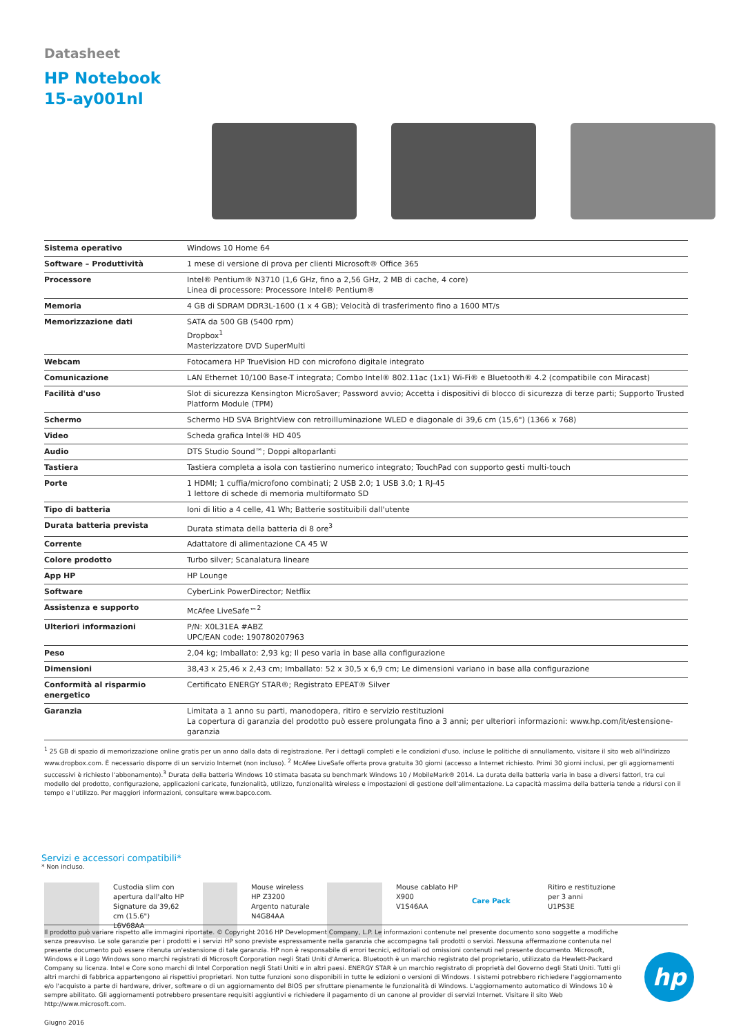Datasheet
HP Notebook
15-ay001nl
| Sistema operativo | Windows 10 Home 64 |
| Software – Produttività | 1 mese di versione di prova per clienti Microsoft® Office 365 |
| Processore | Intel® Pentium® N3710 (1,6 GHz, fino a 2,56 GHz, 2 MB di cache, 4 core) Linea di processore: Processore Intel® Pentium® |
| Memoria | 4 GB di SDRAM DDR3L-1600 (1 x 4 GB); Velocità di trasferimento fino a 1600 MT/s |
| Memorizzazione dati | SATA da 500 GB (5400 rpm) Dropbox<sup>1</sup> Masterizzatore DVD SuperMulti |
| Webcam | Fotocamera HP TrueVision HD con microfono digitale integrato |
| Comunicazione | LAN Ethernet 10/100 Base-T integrata; Combo Intel® 802.11ac (1x1) Wi-Fi® e Bluetooth® 4.2 (compatibile con Miracast) |
| Facilità d'uso | Slot di sicurezza Kensington MicroSaver; Password avvio; Accetta i dispositivi di blocco di sicurezza di terze parti; Supporto Trusted Platform Module (TPM) |
| Schermo | Schermo HD SVA BrightView con retroilluminazione WLED e diagonale di 39,6 cm (15,6") (1366 x 768) |
| Video | Scheda grafica Intel® HD 405 |
| Audio | DTS Studio Sound™; Doppi altoparlanti |
| Tastiera | Tastiera completa a isola con tastierino numerico integrato; TouchPad con supporto gesti multi-touch |
| Porte | 1 HDMI; 1 cuffia/microfono combinati; 2 USB 2.0; 1 USB 3.0; 1 RJ-45 1 lettore di schede di memoria multiformato SD |
| Tipo di batteria | Ioni di litio a 4 celle, 41 Wh; Batterie sostituibili dall'utente |
| Durata batteria prevista | Durata stimata della batteria di 8 ore<sup>3</sup> |
| Corrente | Adattatore di alimentazione CA 45 W |
| Colore prodotto | Turbo silver; Scanalatura lineare |
| App HP | HP Lounge |
| Software | CyberLink PowerDirector; Netflix |
| Assistenza e supporto | McAfee LiveSafe™<sup>2</sup> |
| Ulteriori informazioni | P/N: X0L31EA #ABZ UPC/EAN code: 190780207963 |
| Peso | 2,04 kg; Imballato: 2,93 kg; Il peso varia in base alla configurazione |
| Dimensioni | 38,43 x 25,46 x 2,43 cm; Imballato: 52 x 30,5 x 6,9 cm; Le dimensioni variano in base alla configurazione |
| Conformità al risparmio energetico | Certificato ENERGY STAR®; Registrato EPEAT® Silver |
| Garanzia | Limitata a 1 anno su parti, manodopera, ritiro e servizio restituzioni La copertura di garanzia del prodotto può essere prolungata fino a 3 anni; per ulteriori informazioni: www.hp.com/it/estensione-garanzia |
<sup>1</sup> 25 GB di spazio di memorizzazione online gratis per un anno dalla data di registrazione. Per i dettagli completi e le condizioni d'uso, incluse le politiche di annullamento, visitare il sito web all'indirizzo www.dropbox.com. È necessario disporre di un servizio Internet (non incluso). <sup>2</sup> McAfee LiveSafe offerta prova gratuita 30 giorni (accesso a Internet richiesto. Primi 30 giorni inclusi, per gli aggiornamenti successivi è richiesto l'abbonamento).<sup>3</sup> Durata della batteria Windows 10 stimata basata su benchmark Windows 10 / MobileMark® 2014. La durata della batteria varia in base a diversi fattori, tra cui modello del prodotto, configurazione, applicazioni caricate, funzionalità, utilizzo, funzionalità wireless e impostazioni di gestione dell'alimentazione. La capacità massima della batteria tende a ridursi con il tempo e l'utilizzo. Per maggiori informazioni, consultare www.bapco.com.
Servizi e accessori compatibili*
* Non incluso.
Custodia slim con apertura dall'alto HP Signature da 39,62 cm (15.6")
L6V68AA
Mouse wireless HP Z3200 Argento naturale
N4G84AA
Mouse cablato HP X900
V1S46AA
Care Pack
Ritiro e restituzione per 3 anni
U1PS3E
Il prodotto può variare rispetto alle immagini riportate. © Copyright 2016 HP Development Company, L.P. Le informazioni contenute nel presente documento sono soggette a modifiche senza preavviso. Le sole garanzie per i prodotti e i servizi HP sono previste espressamente nella garanzia che accompagna tali prodotti o servizi. Nessuna affermazione contenuta nel presente documento può essere ritenuta un'estensione di tale garanzia. HP non è responsabile di errori tecnici, editoriali od omissioni contenuti nel presente documento. Microsoft, Windows e il Logo Windows sono marchi registrati di Microsoft Corporation negli Stati Uniti d'America. Bluetooth è un marchio registrato del proprietario, utilizzato da Hewlett-Packard Company su licenza. Intel e Core sono marchi di Intel Corporation negli Stati Uniti e in altri paesi. ENERGY STAR è un marchio registrato di proprietà del Governo degli Stati Uniti. Tutti gli altri marchi di fabbrica appartengono ai rispettivi proprietari. Non tutte funzioni sono disponibili in tutte le edizioni o versioni di Windows. I sistemi potrebbero richiedere l'aggiornamento e/o l'acquisto a parte di hardware, driver, software o di un aggiornamento del BIOS per sfruttare pienamente le funzionalità di Windows. L'aggiornamento automatico di Windows 10 è sempre abilitato. Gli aggiornamenti potrebbero presentare requisiti aggiuntivi e richiedere il pagamento di un canone al provider di servizi Internet. Visitare il sito Web http://www.microsoft.com.
Giugno 2016
hp